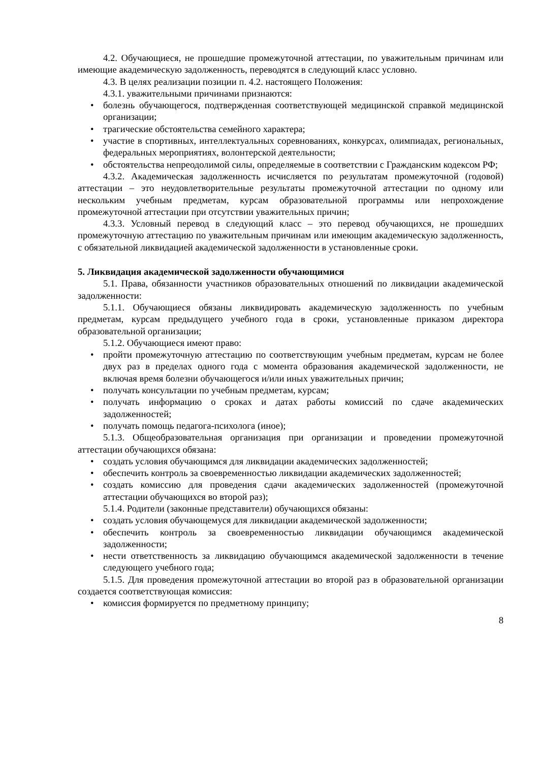4.2. Обучающиеся, не прошедшие промежуточной аттестации, по уважительным причинам или имеющие академическую задолженность, переводятся в следующий класс условно.
4.3. В целях реализации позиции п. 4.2. настоящего Положения:
4.3.1. уважительными причинами признаются:
• болезнь обучающегося, подтвержденная соответствующей медицинской справкой медицинской организации;
• трагические обстоятельства семейного характера;
• участие в спортивных, интеллектуальных соревнованиях, конкурсах, олимпиадах, региональных, федеральных мероприятиях, волонтерской деятельности;
• обстоятельства непреодолимой силы, определяемые в соответствии с Гражданским кодексом РФ;
4.3.2. Академическая задолженность исчисляется по результатам промежуточной (годовой) аттестации – это неудовлетворительные результаты промежуточной аттестации по одному или нескольким учебным предметам, курсам образовательной программы или непрохождение промежуточной аттестации при отсутствии уважительных причин;
4.3.3. Условный перевод в следующий класс – это перевод обучающихся, не прошедших промежуточную аттестацию по уважительным причинам или имеющим академическую задолженность, с обязательной ликвидацией академической задолженности в установленные сроки.
5. Ликвидация академической задолженности обучающимися
5.1. Права, обязанности участников образовательных отношений по ликвидации академической задолженности:
5.1.1. Обучающиеся обязаны ликвидировать академическую задолженность по учебным предметам, курсам предыдущего учебного года в сроки, установленные приказом директора образовательной организации;
5.1.2. Обучающиеся имеют право:
• пройти промежуточную аттестацию по соответствующим учебным предметам, курсам не более двух раз в пределах одного года с момента образования академической задолженности, не включая время болезни обучающегося и/или иных уважительных причин;
• получать консультации по учебным предметам, курсам;
• получать информацию о сроках и датах работы комиссий по сдаче академических задолженностей;
• получать помощь педагога-психолога (иное);
5.1.3. Общеобразовательная организация при организации и проведении промежуточной аттестации обучающихся обязана:
• создать условия обучающимся для ликвидации академических задолженностей;
• обеспечить контроль за своевременностью ликвидации академических задолженностей;
• создать комиссию для проведения сдачи академических задолженностей (промежуточной аттестации обучающихся во второй раз);
5.1.4. Родители (законные представители) обучающихся обязаны:
• создать условия обучающемуся для ликвидации академической задолженности;
• обеспечить контроль за своевременностью ликвидации обучающимся академической задолженности;
• нести ответственность за ликвидацию обучающимся академической задолженности в течение следующего учебного года;
5.1.5. Для проведения промежуточной аттестации во второй раз в образовательной организации создается соответствующая комиссия:
• комиссия формируется по предметному принципу;
8